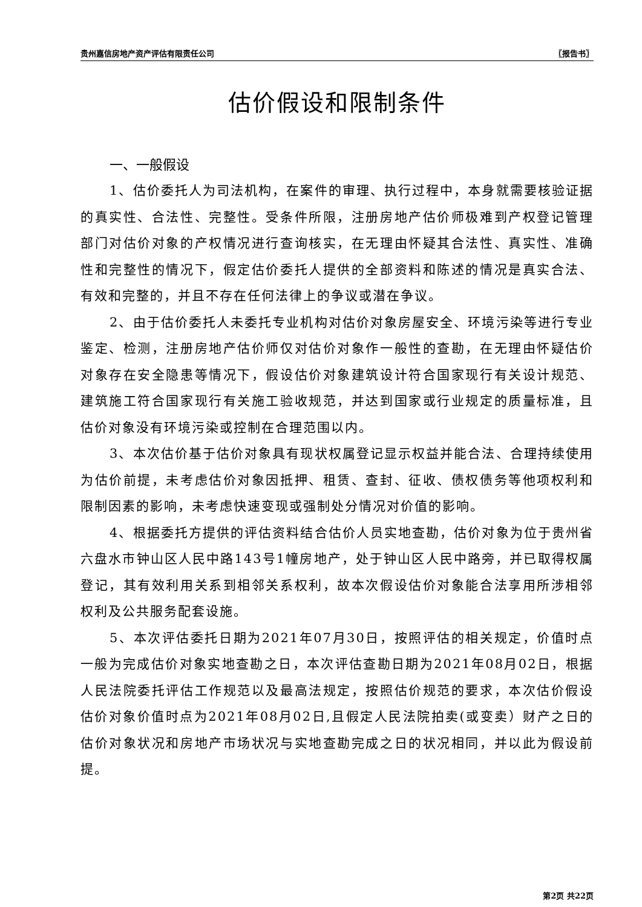贵州嘉信房地产资产评估有限责任公司 〖报告书〗
估价假设和限制条件
一、一般假设
1、估价委托人为司法机构，在案件的审理、执行过程中，本身就需要核验证据的真实性、合法性、完整性。受条件所限，注册房地产估价师极难到产权登记管理部门对估价对象的产权情况进行查询核实，在无理由怀疑其合法性、真实性、准确性和完整性的情况下，假定估价委托人提供的全部资料和陈述的情况是真实合法、有效和完整的，并且不存在任何法律上的争议或潜在争议。
2、由于估价委托人未委托专业机构对估价对象房屋安全、环境污染等进行专业鉴定、检测，注册房地产估价师仅对估价对象作一般性的查勘，在无理由怀疑估价对象存在安全隐患等情况下，假设估价对象建筑设计符合国家现行有关设计规范、建筑施工符合国家现行有关施工验收规范，并达到国家或行业规定的质量标准，且估价对象没有环境污染或控制在合理范围以内。
3、本次估价基于估价对象具有现状权属登记显示权益并能合法、合理持续使用为估价前提，未考虑估价对象因抵押、租赁、查封、征收、债权债务等他项权利和限制因素的影响，未考虑快速变现或强制处分情况对价值的影响。
4、根据委托方提供的评估资料结合估价人员实地查勘，估价对象为位于贵州省六盘水市钟山区人民中路143号1幢房地产，处于钟山区人民中路旁，并已取得权属登记，其有效利用关系到相邻关系权利，故本次假设估价对象能合法享用所涉相邻权利及公共服务配套设施。
5、本次评估委托日期为2021年07月30日，按照评估的相关规定，价值时点一般为完成估价对象实地查勘之日，本次评估查勘日期为2021年08月02日，根据人民法院委托评估工作规范以及最高法规定，按照估价规范的要求，本次估价假设估价对象价值时点为2021年08月02日,且假定人民法院拍卖(或变卖）财产之日的估价对象状况和房地产市场状况与实地查勘完成之日的状况相同，并以此为假设前提。
第2页 共22页